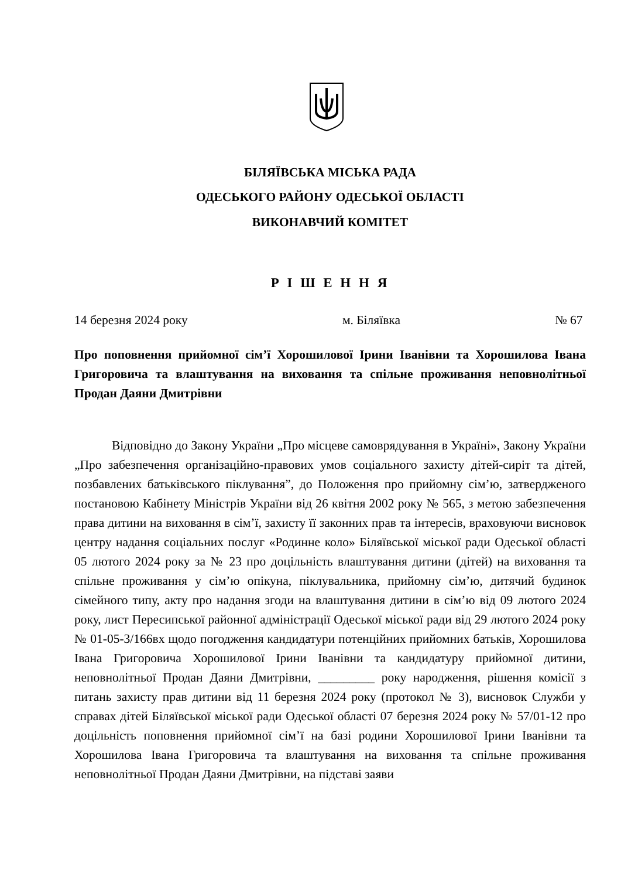БІЛЯЇВСЬКА МІСЬКА РАДА
ОДЕСЬКОГО РАЙОНУ ОДЕСЬКОЇ ОБЛАСТІ
ВИКОНАВЧИЙ КОМІТЕТ
Р І Ш Е Н Н Я
14 березня 2024 року м. Біляївка № 67
Про поповнення прийомної сім’ї Хорошилової Ірини Іванівни та Хорошилова Івана Григоровича та влаштування на виховання та спільне проживання неповнолітньої Продан Даяни Дмитрівни
Відповідно до Закону України „Про місцеве самоврядування в Україні», Закону України „Про забезпечення організаційно-правових умов соціального захисту дітей-сиріт та дітей, позбавлених батьківського піклування”, до Положення про прийомну сім’ю, затвердженого постановою Кабінету Міністрів України від 26 квітня 2002 року № 565, з метою забезпечення права дитини на виховання в сім’ї, захисту її законних прав та інтересів, враховуючи висновок центру надання соціальних послуг «Родинне коло» Біляївської міської ради Одеської області 05 лютого 2024 року за № 23 про доцільність влаштування дитини (дітей) на виховання та спільне проживання у сім’ю опікуна, піклувальника, прийомну сім’ю, дитячий будинок сімейного типу, акту про надання згоди на влаштування дитини в сім’ю від 09 лютого 2024 року, лист Пересипської районної адміністрації Одеської міської ради від 29 лютого 2024 року № 01-05-3/166вх щодо погодження кандидатури потенційних прийомних батьків, Хорошилова Івана Григоровича Хорошилової Ірини Іванівни та кандидатуру прийомної дитини, неповнолітньої Продан Даяни Дмитрівни, _________ року народження, рішення комісії з питань захисту прав дитини від 11 березня 2024 року (протокол № 3), висновок Служби у справах дітей Біляївської міської ради Одеської області 07 березня 2024 року № 57/01-12 про доцільність поповнення прийомної сім’ї на базі родини Хорошилової Ірини Іванівни та Хорошилова Івана Григоровича та влаштування на виховання та спільне проживання неповнолітньої Продан Даяни Дмитрівни, на підставі заяви